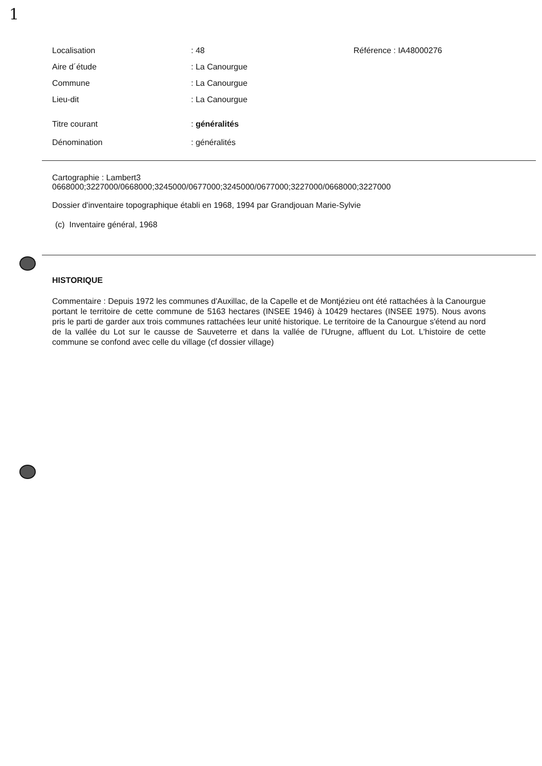1
Localisation: 48 Référence : IA48000276
Aire d´étude: La Canourgue
Commune: La Canourgue
Lieu-dit: La Canourgue
Titre courant: généralités
Dénomination: généralités
Cartographie : Lambert3
0668000;3227000/0668000;3245000/0677000;3245000/0677000;3227000/0668000;3227000
Dossier d'inventaire topographique établi en 1968, 1994 par Grandjouan Marie-Sylvie
(c) Inventaire général, 1968
HISTORIQUE
Commentaire : Depuis 1972 les communes d'Auxillac, de la Capelle et de Montjézieu ont été rattachées à la Canourgue portant le territoire de cette commune de 5163 hectares (INSEE 1946) à 10429 hectares (INSEE 1975). Nous avons pris le parti de garder aux trois communes rattachées leur unité historique. Le territoire de la Canourgue s'étend au nord de la vallée du Lot sur le causse de Sauveterre et dans la vallée de l'Urugne, affluent du Lot. L'histoire de cette commune se confond avec celle du village (cf dossier village)